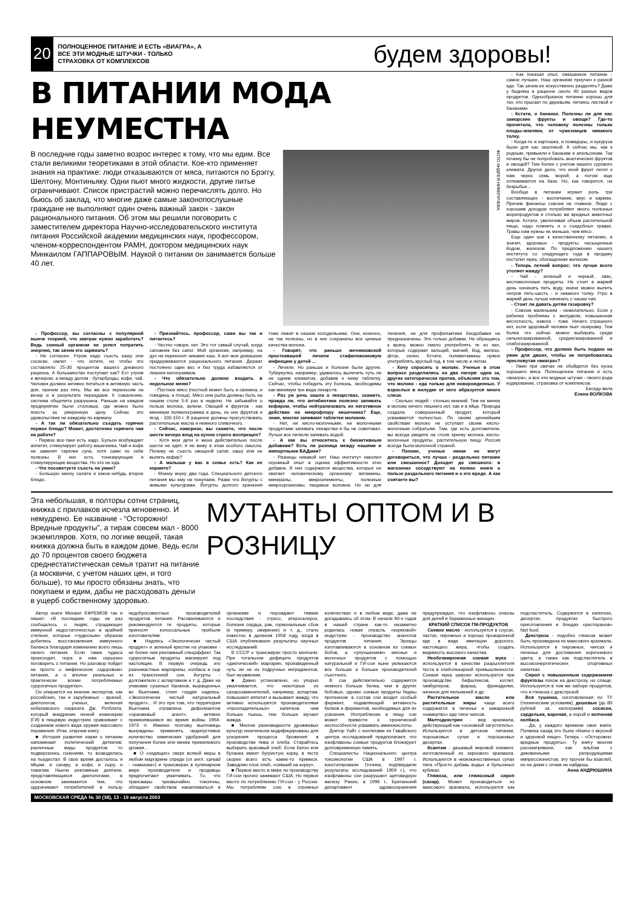20
ПОЛНОЦЕННОЕ ПИТАНИЕ И ЕСТЬ «ВИАГРА», А ВСЕ ЭТИ МОДНЫЕ ШТУЧКИ - ТОЛЬКО СТРАХОВКА ОТ КОМПЛЕКСОВ
будем здоровы!
В ПИТАНИИ МОДА НЕУМЕСТНА
В последние годы заметно возрос интерес к тому, что мы едим. Все стали великими теоретиками в этой области. Кое-кто применяет знания на практике: люди отказываются от мяса, питаются по Брэггу, Шелтону, Монтиньяку. Одни пьют много жидкости, другие питье ограничивают. Список пристрастий можно перечислять долго. Но бьюсь об заклад, что многие даже самые законопослушные граждане не выполняют один очень важный закон - закон рационального питания. Об этом мы решили поговорить с заместителем директора Научно-исследовательского института питания Российской академии медицинских наук, профессором, членом-корреспондентом РАМН, доктором медицинских наук Минкаилом ГАППАРОВЫМ. Наукой о питании он занимается больше 40 лет.
ФОТО АНДРЕЯ НИКЕРИЧЕВА
- Профессор, вы согласны с популярной нынче теорией, что завтрак нужно заработать? Ведь сонный организм не успел потратить энергию, так зачем его заряжать?
- Не согласен. Утром надо съесть кашу или сосиски, омлет - что хотите, но чтобы это составляло 25-30 процентов вашего дневного рациона. А большинство поступает как? Ест утром и вечером, а между делом - бутерброды, кофе, чай. Человек должен активно питаться в активную часть дня, причем раз пять. Мы же все переносим на вечер и в результате переедаем. К сожалению, система общепита разрушена. Раньше на каждом предприятии были столовые, где можно было поесть за умеренную цену. Сейчас это удовольствие не каждому по карману.
- А так ли обязательно съедать горячее первое блюдо? Может, достаточно горячего чая на работе?
- Первое все-таки есть надо. Бульон возбуждает аппетит, стимулирует работу кишечника. Чай и кофе не заменят тарелки супа, хотя сами по себе полезны. В них есть тонизирующие и стимулирующие вещества. Но это не еда.
- Что посоветуете съесть на ужин?
- Большую миску салата и какое-нибудь второе блюдо.
- Признайтесь, профессор, сами вы так и питаетесь?
- Честно говоря, нет. Это тот самый случай, когда сапожник без сапог. Мой организм, например, на дух не переносит никаких каш. А вот мои домашние придерживаются рационального питания. Держат постоянно один вес и без труда избавляются от лишних килограммов.
- Что обязательно должно входить в недельное меню?
- Постное мясо (постной может быть и свинина, и говядина, и птица). Мясо или рыба должны быть на нашем столе 5-6 раз в неделю. Не забывайте о пользе молока, зелени. Овощей и фруктов - как минимум полкилограмма в день, из них фруктов и ягод - 100-150 г. В рационе должны присутствовать растительные масла и немного сливочного.
- Сейчас, наверное, вы скажете, что после шести вечера вход на кухню строго воспрещен?
- Хотя мои дети и жена действительно после шести не едят, я не вижу в этом особого смысла. Почему не съесть овощной салат, кашу или не выпить кефир?
- А малыши у вас в семье есть? Как их кормите?
- Моему внуку два года. Специального детского питания мы ему не покупаем. Разве что йогурты с живыми культурами. Йогурты долгого хранения тоже лежат в нашем холодильнике. Они, конечно, не так полезны, но в них сохранены все ценные качества молока.
- Говорят, что раньше мечниковской простоквашей лечили стафилококковую инфекцию у детей ...
- Лечили. Но раньше и болезни были другие. Туберкулез, например, удавалось вылечить чуть ли не одним климатом, добавив к нему таблетку. Сейчас, чтобы победить эту болезнь, необходимы как минимум три вида лекарств.
- Раз уж речь зашла о лекарствах, скажите, правда ли, что антибиотики полезно запивать кефиром, чтобы нейтрализовать их негативное действие на микрофлору кишечника? Еще, знаю, многие запивают таблетки молоком.
- Нет, ни кисло-молочными, ни молочными продуктами запивать лекарства я бы не советовал. Лучше все пилюли запивать водой.
- А как вы относитесь к биоактивным добавкам? Есть ли разница между нашими и импортными БАДами?
- Разницы никакой нет. Наш институт накопил огромный опыт в оценке эффективности этих добавок. В них содержатся вещества, которых не хватает человеческому организму: витамины, минералы, микроэлементы, полезные микроорганизмы, пищевые волокна. Но ни для лечения, ни для профилактики биодобавки не предназначены. Это только добавки. Не обращаясь к врачу, можно смело употреблять те из них, которые содержат кальций, магний, йод, железо, фтор, селен. Кстати, поливитамины нужно употреблять круглый год, в том числе и летом.
- Хочу спросить о молоке. Ученые в этом вопросе разделились на два лагеря: одни за, другие категорически против, объясняя это тем, что молоко - еда только для новорожденных. У взрослых в желудке от него образуется много слизи.
- Сколько людей - столько мнений. Тем не менее в молоке ничего лишнего нет, как и в яйце. Природа создала совершенный продукт, который усваивается полностью. По своим ценнейшим свойствам молоко не уступает своим кисло-молочным собратьям. Там, где есть долгожители, вы всегда увидите на столе кринку молока, кисло-молочные продукты, растительную пищу. Россия всегда была молочной страной.
- Похоже, ученые никак не могут договориться, что лучше - раздельное питание или смешанное? Доходит до смешного: в магазинах соседствуют на полках книги о пользе раздельного питания и о его вреде. А как считаете вы?
- Как показал опыт, смешанное питание - самое лучшее. Наш организм приучен к разной еде. Так зачем ее искусственно разделять? Даже у бедняка в рационе около 40 разных видов продуктов. Однообразное питание хорошо для тех, кто прыгает по деревьям, питаясь листвой и бананами.
- Кстати, о бананах. Полезны ли для нас заморские фрукты и овощи? Где-то прочитала, что человеку полезны только плоды-земляки, от чужеземцев никакого толку.
- Когда-то и картошка, и помидоры, и кукуруза были для нас экзотикой. А сейчас мы, как к родным, привыкли к бананам и апельсинам. Так почему бы не попробовать экзотических фруктов и овощей? Тем более с учетом нашего сурового климата. Другое дело, что иной фрукт летит к нам через семь морей, а потом еще отлеживается на базе. Но, как говорится, на безрыбье...
Вообще в питании играют роль три составляющих - воспитание, вкус и карман. Причем финансы совсем не главное. Люди с хорошим доходом потребляют много полезных морепродуктов и столько же вредных животных жиров. Кстати, увеличивая объем растительной пищи, надо помнить и о съедобных травах. Травы нам нужны не меньше, чем мясо.
Еще один шаг к качественному питанию, а значит, здоровью - продукты, насыщенные йодом, железом. По предложению нашего института со следующего года в продажу поступит мука, обогащенная железом.
- Теперь летний вопрос: что лучше всего утоляет жажду?
- Чай - зеленый и черный, квас, кисломолочные продукты. Не стоит в жаркий день начинать пить воду, иначе можно выпить литров пять-шесть - и никакого толку. Утро в жаркий день лучше начинать с чашки чая.
- Стоит ли давать детям газировку?
- Совсем маленьким - нежелательно. Если у ребенка проблемы с желудком, повышенная кислотность, изжога - тоже. Ничего страшного нет, если здоровый человек пьет газировку. Тем более что сейчас можно выбирать среди сильногазированной, среднегазированной и слабогазированной.
- Профессор, что должно быть подано на ужин для двоих, чтобы не потребовалась пресловутая «виагра»?
- Ужин при свечах не обойдется без куска хорошего мяса. Полноценное питание и есть «виагра», а все эти модные штучки - своего рода кодирование, страховка от комплексов.
Беседу вела
Елена ВОЛКОВА
Эта небольшая, в полторы сотни страниц, книжка с прилавков исчезла мгновенно. И немудрено. Ее название - “Осторожно! Вредные продукты”, а тираж совсем мал - 8000 экземпляров. Хотя, по логике вещей, такая книжка должна быть в каждом доме. Ведь если до 70 процентов своего бюджета среднестатистическая семья тратит на питание (а москвичи, с учетом наших цен, и того больше), то мы просто обязаны знать, что покупаем и едим, дабы не расходовать деньги в ущерб собственному здоровью.
МУТАНТЫ ОПТОМ И В РОЗНИЦУ
Автор книги Михаил ЕФРЕМОВ так и пишет: «В последние годы не раз сообщалось о людях, страдающих иммунной недостаточностью в крайней степени, которые «чудесным» образом добились восстановления иммунного баланса благодаря изменению всего лишь своего питания. Если такие чудеса происходят, пора и нам серьезно поговорить о питании. Но разговор пойдет не просто о мифическом «здоровом» питании, а о вполне реальных и практически всеми потребляемых суррогатных продуктах».
Он опирается на мнение экспертов, как российских, так и зарубежных - врачей, диетологов, ученых, включая нобелевского лауреата Дж. Ротблата, который внедрение генной инженерии (ГИ) в пищевую индустрию сравнивает с созданием нового вида оружия массового поражения. Итак, откроем книгу.
■ История развития науки о питании напоминает политический детектив: различные виды продуктов то подвергались гонениям, то возводились на пьедестал. В свое время досталось и яйцам, и сахару, и кофе, и сыру, и томатам. Нынче рекламные деятели, представляющиеся диетологами, в основном занимаются тем, что одурачивают потребителей в пользу недобросовестных производителей продуктов питания. Расхваливаются и рекомендуются те продукты, которые приносят колоссальные прибыли изготовителям.
■ Надпись «Экологически чистый продукт» и зеленый крестик на упаковке - не более чем рекламный спецэффект. Так суррогатные продукты маскируют под настоящие. В первую очередь это разномастные маргарины, колбаса и сыр из трансгенной сои, йогурты - долгожители с аспартамом и т. д. Даже на упаковке сушеных бананов, выращенных во Вьетнаме, стоит гордая надпись: «Экологически чистый натуральный продукт»... И это при том, что территория Вьетнама отравлена дефолиантом «оранжевый агент», активно применявшимся во время войны 1964-1973 гг. Именно поэтому вьетнамцы вынуждены применять недопустимое количество химических удобрений для получения более или менее приемлемого урожая...
■ О «сидящих» сверх всякой меры в любом маргарине спреде (от англ. spread - «намазка») и трансжирах в кулинарном жире производители и продавцы предпочитают умалчивать. То, что трансжиры чрезвычайно токсичны, обладают свойством накапливаться в организме и порождают тяжкие последствия - стресс, атеросклероз, болезни сердца, рак, гормональные сбои (к примеру, ожирение) и т. д., стало известно в далеком 1958 году, когда в США опубликовали результаты научных исследований.
В СССР о трансжирах просто молчали. При тотальном дефиците продуктов «диетический» маргарин, произведенный чуть ли не из подручных ингредиентов, был незаменим.
■ Давно установлено, но упорно умалчивается, что некоторые из сахарозаменителей, например, аспартам, повышают аппетит и вызывают жажду, что активно используется производителями «прохладительных» напитков: чем больше пьешь, тем больше мучает жажда.
■ Многие разновидности дрожжевых культур генетически модифицированы для ускорения процесса брожения в производстве пива и хлеба. Старайтесь выбирать красивый хлеб. Если батон или буханка имеет бугристую корку, в тесте скорее всего есть какие-то примеси. Заведомо плох хлеб, «севший на корку».
■ Первое место в мире по производству ГИ-сои прочно занимают США. Но первое место по потреблению ГИ-сои - у России. Мы потребляем сою в огромных количествах и в любом виде, даже не догадываясь об этом. В начале 90-х годов в нашей стране как-то незаметно родилась новая отрасль «кормовой» индустрии - производство аналогов продуктов питания. Эрзацы изготавливаются в основном из соевых бобов, а «улучшением» мясных и молочных продуктов с помощью натуральной и ГИ-сои ныне увлекаются все больше и больше производителей съестного.
В сое действительно содержится немного больше белка, чем в других бобовых, однако соевые продукты бедны протеином: в состав сои входит особый фермент, подавляющий активность белков и ферментов, необходимых для их усвоения. Употребление в пищу сои может привести к хронической неспособности усваивать аминокислоты.
Доктор Уайт с коллегами из Гавайского центра исследований предполагают, что изофлавоны соевых продуктов блокируют долговременную память.
Специалисты Национального центра токсикологии США в 1997 г. констатировали (точнее, подтвердили результаты исследований 1959 г.), что изофлавоны сои разрушают щитовидную железу. Ранее, в 1996 г., Британский департамент здравоохранения предупреждал, что изофлавоны опасны для детей и беременных женщин.
КРАТКИЙ СПИСОК ГМ-ПРОДУКТОВ
Соевое масло - используется в соусах, пастах, пирожных и хорошо прожаренной еде в виде имитации дорогого, настоящего жира, чтобы создать видимость высокого качества.
Необезжиренная соевая мука - используется в качестве разрыхлителя теста в хлебопекарной промышленности. Соевая мука широко используется при производстве бифштексов, котлет, гамбургеров, фарша, фрикаделек, начинок для пельменей и др.
Растительное масло или растительные жиры чаще всего содержатся в печенье и зажаренной «намертво» еде типа чипсов.
Малтодекстрин - вид крахмала, действующий как «основной загуститель». Используется в детском питании, порошковых супах и порошковых десертах.
Ксантам - дешевый жировой элемент, изготовленный из зернового крахмала. Используется в низкокачественных супах типа «Просто добавь воды» и бульонных кубиках.
Глюкоза, или глюкозный сироп (сахар). Может производиться из маисового крахмала, используется как подсластитель. Содержится в напитках, десертах, продуктах быстрого приготовления и блюдах «ресторанов» fast food.
Декстроза - подобно глюкозе может быть произведена из маисового крахмала. Используется в пирожных, чипсах и печенье для достижения коричневого цвета, а также как подсластитель в высокоэнергетических спортивных напитках.
Сироп с повышенным содержанием фруктозы похож на декстрозу, но слаще. Используется в том же наборе продуктов, что и глюкоза с декстрозой.
Вся тушенка, изготовленная по ТУ (техническим условиям), дешевые (до 80 рублей за килограмм) сосиски, сардельки, вареная, а порой и копченая колбаса.
...Да, у каждого времени свои книги. Полвека назад это была «Книга о вкусной и здоровой пище». Теперь - «Осторожно: вредные продукты». Ту книгу многие рассматривали, как альбом с диковинными репродукциями импрессионистов, эту прочли бы взахлеб, но ее днем с огнем не найдешь.
Анна АНДРЮШИНА
МОСКОВСКАЯ СРЕДА № 30 (38), 13 - 19 августа 2003